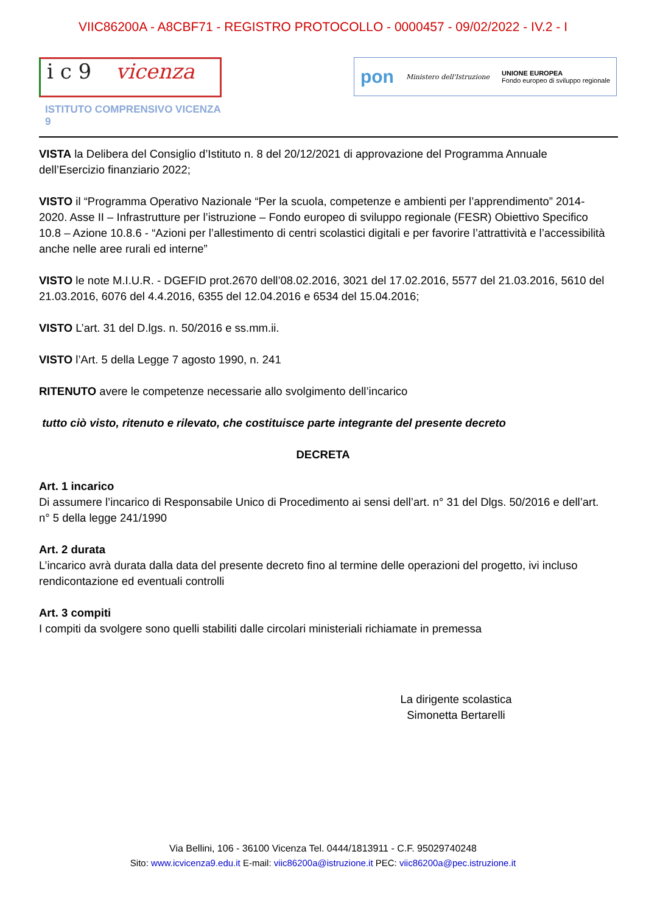VIIC86200A - A8CBF71 - REGISTRO PROTOCOLLO - 0000457 - 09/02/2022 - IV.2 - I
i c 9 vicenza
ISTITUTO COMPRENSIVO VICENZA 9
pon Ministero dell'Istruzione UNIONE EUROPEA
Fondo europeo di sviluppo regionale
VISTA la Delibera del Consiglio d’Istituto n. 8 del 20/12/2021 di approvazione del Programma Annuale dell’Esercizio finanziario 2022;
VISTO il “Programma Operativo Nazionale “Per la scuola, competenze e ambienti per l’apprendimento” 2014-2020. Asse II – Infrastrutture per l’istruzione – Fondo europeo di sviluppo regionale (FESR) Obiettivo Specifico 10.8 – Azione 10.8.6 - “Azioni per l’allestimento di centri scolastici digitali e per favorire l’attrattività e l’accessibilità anche nelle aree rurali ed interne”
VISTO le note M.I.U.R. - DGEFID prot.2670 dell’08.02.2016, 3021 del 17.02.2016, 5577 del 21.03.2016, 5610 del 21.03.2016, 6076 del 4.4.2016, 6355 del 12.04.2016 e 6534 del 15.04.2016;
VISTO L’art. 31 del D.lgs. n. 50/2016 e ss.mm.ii.
VISTO l’Art. 5 della Legge 7 agosto 1990, n. 241
RITENUTO avere le competenze necessarie allo svolgimento dell’incarico
tutto ciò visto, ritenuto e rilevato, che costituisce parte integrante del presente decreto
DECRETA
Art. 1 incarico
Di assumere l’incarico di Responsabile Unico di Procedimento ai sensi dell’art. n° 31 del Dlgs. 50/2016 e dell’art. n° 5 della legge 241/1990
Art. 2 durata
L’incarico avrà durata dalla data del presente decreto fino al termine delle operazioni del progetto, ivi incluso rendicontazione ed eventuali controlli
Art. 3 compiti
I compiti da svolgere sono quelli stabiliti dalle circolari ministeriali richiamate in premessa
La dirigente scolastica
Simonetta Bertarelli
Via Bellini, 106 - 36100 Vicenza Tel. 0444/1813911 - C.F. 95029740248
Sito: www.icvicenza9.edu.it E-mail: viic86200a@istruzione.it PEC: viic86200a@pec.istruzione.it